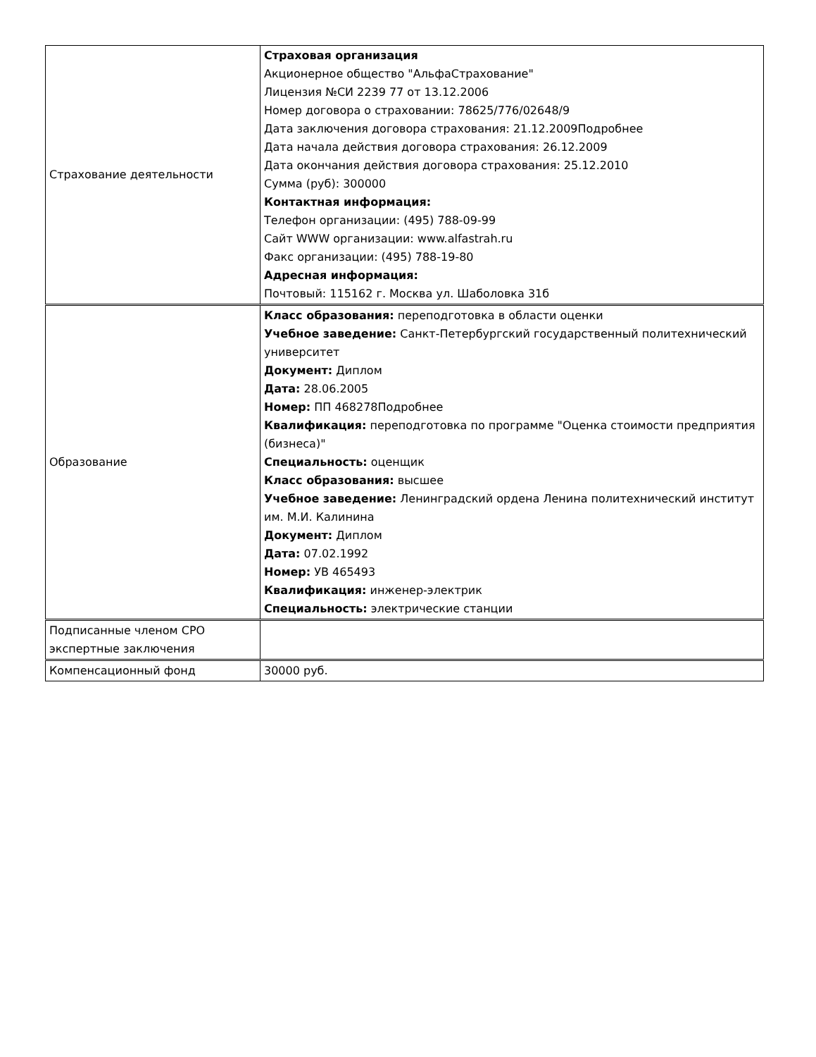| Страхование деятельности | Страховая организация Акционерное общество "АльфаСтрахование" Лицензия №СИ 2239 77 от 13.12.2006 Номер договора о страховании: 78625/776/02648/9 Дата заключения договора страхования: 21.12.2009Подробнее Дата начала действия договора страхования: 26.12.2009 Дата окончания действия договора страхования: 25.12.2010 Сумма (руб): 300000 Контактная информация: Телефон организации: (495) 788-09-99 Сайт WWW организации: www.alfastrah.ru Факс организации: (495) 788-19-80 Адресная информация: Почтовый: 115162 г. Москва ул. Шаболовка 31б |
| Образование | Класс образования: переподготовка в области оценки Учебное заведение: Санкт-Петербургский государственный политехнический университет Документ: Диплом Дата: 28.06.2005 Номер: ПП 468278Подробнее Квалификация: переподготовка по программе "Оценка стоимости предприятия (бизнеса)" Специальность: оценщик Класс образования: высшее Учебное заведение: Ленинградский ордена Ленина политехнический институт им. М.И. Калинина Документ: Диплом Дата: 07.02.1992 Номер: УВ 465493 Квалификация: инженер-электрик Специальность: электрические станции |
| Подписанные членом СРО экспертные заключения | |
| Компенсационный фонд | 30000 руб. |